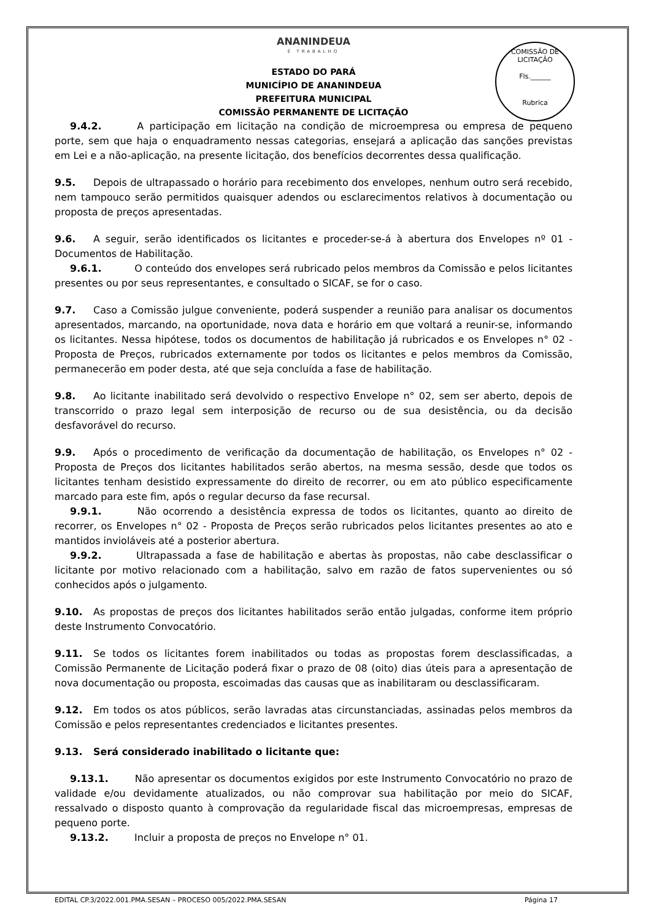COMISSÃO DE LICITAÇÃO
Fls.______
Rubrica
ANANINDEUA
É TRABALHO
ESTADO DO PARÁ
MUNICÍPIO DE ANANINDEUA
PREFEITURA MUNICIPAL
COMISSÃO PERMANENTE DE LICITAÇÃO
9.4.2. A participação em licitação na condição de microempresa ou empresa de pequeno porte, sem que haja o enquadramento nessas categorias, ensejará a aplicação das sanções previstas em Lei e a não-aplicação, na presente licitação, dos benefícios decorrentes dessa qualificação.
9.5. Depois de ultrapassado o horário para recebimento dos envelopes, nenhum outro será recebido, nem tampouco serão permitidos quaisquer adendos ou esclarecimentos relativos à documentação ou proposta de preços apresentadas.
9.6. A seguir, serão identificados os licitantes e proceder-se-á à abertura dos Envelopes nº 01 - Documentos de Habilitação.
9.6.1. O conteúdo dos envelopes será rubricado pelos membros da Comissão e pelos licitantes presentes ou por seus representantes, e consultado o SICAF, se for o caso.
9.7. Caso a Comissão julgue conveniente, poderá suspender a reunião para analisar os documentos apresentados, marcando, na oportunidade, nova data e horário em que voltará a reunir-se, informando os licitantes. Nessa hipótese, todos os documentos de habilitação já rubricados e os Envelopes n° 02 - Proposta de Preços, rubricados externamente por todos os licitantes e pelos membros da Comissão, permanecerão em poder desta, até que seja concluída a fase de habilitação.
9.8. Ao licitante inabilitado será devolvido o respectivo Envelope n° 02, sem ser aberto, depois de transcorrido o prazo legal sem interposição de recurso ou de sua desistência, ou da decisão desfavorável do recurso.
9.9. Após o procedimento de verificação da documentação de habilitação, os Envelopes n° 02 - Proposta de Preços dos licitantes habilitados serão abertos, na mesma sessão, desde que todos os licitantes tenham desistido expressamente do direito de recorrer, ou em ato público especificamente marcado para este fim, após o regular decurso da fase recursal.
9.9.1. Não ocorrendo a desistência expressa de todos os licitantes, quanto ao direito de recorrer, os Envelopes n° 02 - Proposta de Preços serão rubricados pelos licitantes presentes ao ato e mantidos invioláveis até a posterior abertura.
9.9.2. Ultrapassada a fase de habilitação e abertas às propostas, não cabe desclassificar o licitante por motivo relacionado com a habilitação, salvo em razão de fatos supervenientes ou só conhecidos após o julgamento.
9.10. As propostas de preços dos licitantes habilitados serão então julgadas, conforme item próprio deste Instrumento Convocatório.
9.11. Se todos os licitantes forem inabilitados ou todas as propostas forem desclassificadas, a Comissão Permanente de Licitação poderá fixar o prazo de 08 (oito) dias úteis para a apresentação de nova documentação ou proposta, escoimadas das causas que as inabilitaram ou desclassificaram.
9.12. Em todos os atos públicos, serão lavradas atas circunstanciadas, assinadas pelos membros da Comissão e pelos representantes credenciados e licitantes presentes.
9.13. Será considerado inabilitado o licitante que:
9.13.1. Não apresentar os documentos exigidos por este Instrumento Convocatório no prazo de validade e/ou devidamente atualizados, ou não comprovar sua habilitação por meio do SICAF, ressalvado o disposto quanto à comprovação da regularidade fiscal das microempresas, empresas de pequeno porte.
9.13.2. Incluir a proposta de preços no Envelope n° 01.
EDITAL CP.3/2022.001.PMA.SESAN – PROCESO 005/2022.PMA.SESAN Página 17